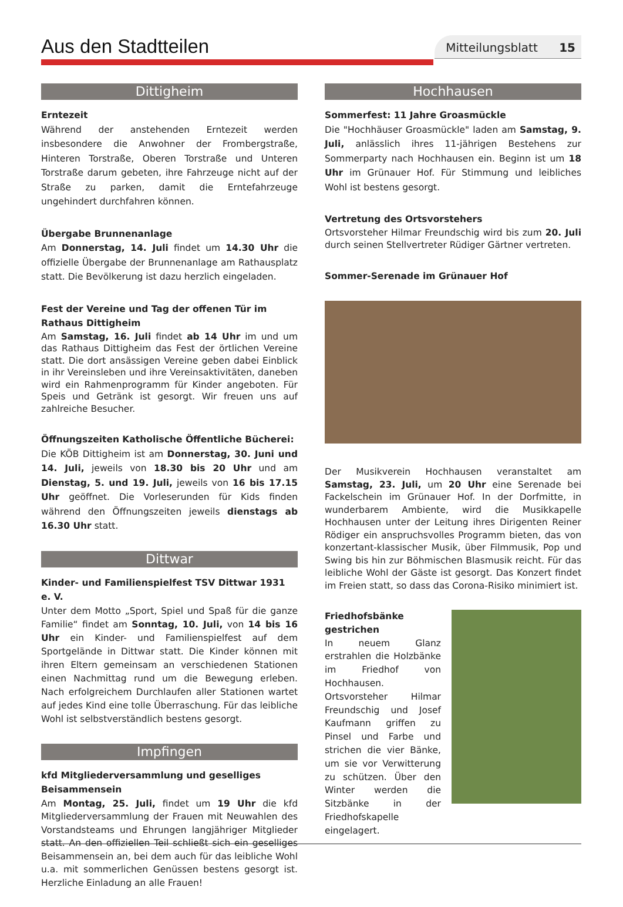Aus den Stadtteilen
Mitteilungsblatt 15
Dittigheim
Erntezeit
Während der anstehenden Erntezeit werden insbesondere die Anwohner der Frombergstraße, Hinteren Torstraße, Oberen Torstraße und Unteren Torstraße darum gebeten, ihre Fahrzeuge nicht auf der Straße zu parken, damit die Erntefahrzeuge ungehindert durchfahren können.
Übergabe Brunnenanlage
Am Donnerstag, 14. Juli findet um 14.30 Uhr die offizielle Übergabe der Brunnenanlage am Rathausplatz statt. Die Bevölkerung ist dazu herzlich eingeladen.
Fest der Vereine und Tag der offenen Tür im Rathaus Dittigheim
Am Samstag, 16. Juli findet ab 14 Uhr im und um das Rathaus Dittigheim das Fest der örtlichen Vereine statt. Die dort ansässigen Vereine geben dabei Einblick in ihr Vereinsleben und ihre Vereinsaktivitäten, daneben wird ein Rahmenprogramm für Kinder angeboten. Für Speis und Getränk ist gesorgt. Wir freuen uns auf zahlreiche Besucher.
Öffnungszeiten Katholische Öffentliche Bücherei:
Die KÖB Dittigheim ist am Donnerstag, 30. Juni und 14. Juli, jeweils von 18.30 bis 20 Uhr und am Dienstag, 5. und 19. Juli, jeweils von 16 bis 17.15 Uhr geöffnet. Die Vorleserunden für Kids finden während den Öffnungszeiten jeweils dienstags ab 16.30 Uhr statt.
Dittwar
Kinder- und Familienspielfest TSV Dittwar 1931 e. V.
Unter dem Motto „Sport, Spiel und Spaß für die ganze Familie“ findet am Sonntag, 10. Juli, von 14 bis 16 Uhr ein Kinder- und Familienspielfest auf dem Sportgelände in Dittwar statt. Die Kinder können mit ihren Eltern gemeinsam an verschiedenen Stationen einen Nachmittag rund um die Bewegung erleben. Nach erfolgreichem Durchlaufen aller Stationen wartet auf jedes Kind eine tolle Überraschung. Für das leibliche Wohl ist selbstverständlich bestens gesorgt.
Impfingen
kfd Mitgliederversammlung und geselliges Beisammensein
Am Montag, 25. Juli, findet um 19 Uhr die kfd Mitgliederversammlung der Frauen mit Neuwahlen des Vorstandsteams und Ehrungen langjähriger Mitglieder statt. An den offiziellen Teil schließt sich ein geselliges Beisammensein an, bei dem auch für das leibliche Wohl u.a. mit sommerlichen Genüssen bestens gesorgt ist. Herzliche Einladung an alle Frauen!
Hochhausen
Sommerfest: 11 Jahre Groasmückle
Die "Hochhäuser Groasmückle" laden am Samstag, 9. Juli, anlässlich ihres 11-jährigen Bestehens zur Sommerparty nach Hochhausen ein. Beginn ist um 18 Uhr im Grünauer Hof. Für Stimmung und leibliches Wohl ist bestens gesorgt.
Vertretung des Ortsvorstehers
Ortsvorsteher Hilmar Freundschig wird bis zum 20. Juli durch seinen Stellvertreter Rüdiger Gärtner vertreten.
Sommer-Serenade im Grünauer Hof
Der Musikverein Hochhausen veranstaltet am Samstag, 23. Juli, um 20 Uhr eine Serenade bei Fackelschein im Grünauer Hof. In der Dorfmitte, in wunderbarem Ambiente, wird die Musikkapelle Hochhausen unter der Leitung ihres Dirigenten Reiner Rödiger ein anspruchsvolles Programm bieten, das von konzertant-klassischer Musik, über Filmmusik, Pop und Swing bis hin zur Böhmischen Blasmusik reicht. Für das leibliche Wohl der Gäste ist gesorgt. Das Konzert findet im Freien statt, so dass das Corona-Risiko minimiert ist.
Friedhofsbänke gestrichen
In neuem Glanz erstrahlen die Holzbänke im Friedhof von Hochhausen. Ortsvorsteher Hilmar Freundschig und Josef Kaufmann griffen zu Pinsel und Farbe und strichen die vier Bänke, um sie vor Verwitterung zu schützen. Über den Winter werden die Sitzbänke in der Friedhofskapelle eingelagert.